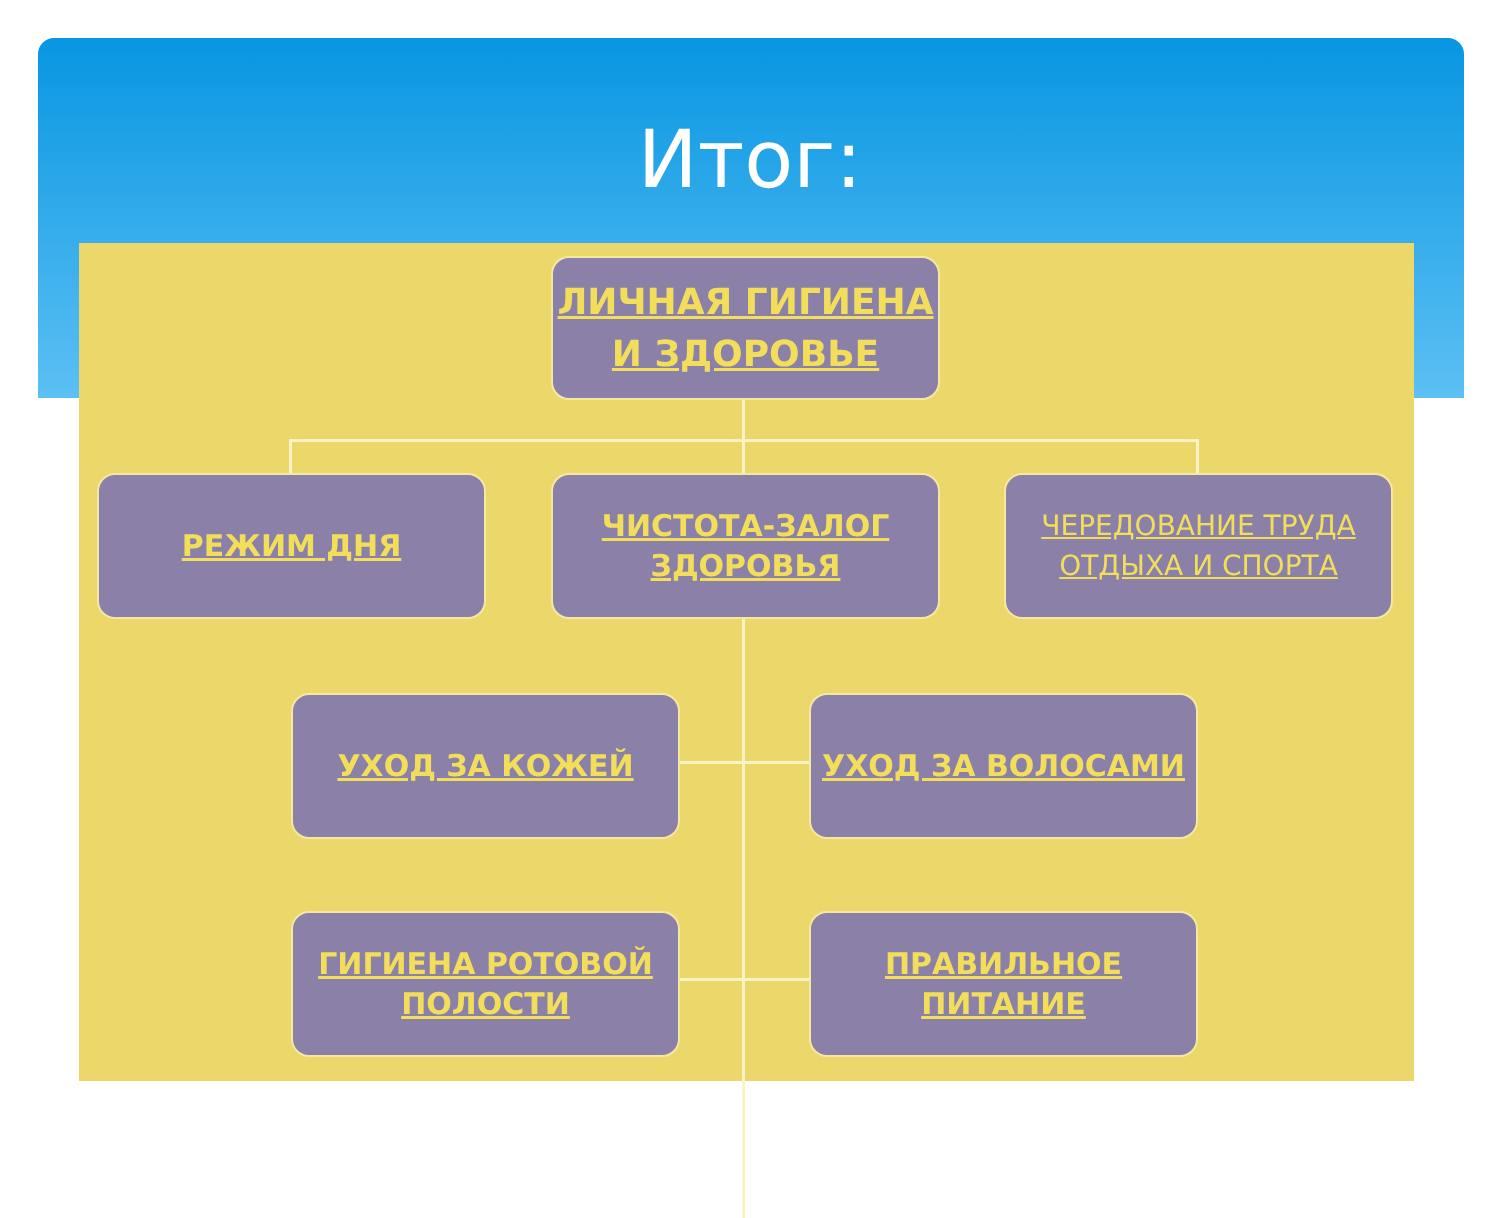Итог:
ЛИЧНАЯ ГИГИЕНА
И ЗДОРОВЬЕ
РЕЖИМ ДНЯ
ЧИСТОТА-ЗАЛОГ
ЗДОРОВЬЯ
ЧЕРЕДОВАНИЕ ТРУДА
ОТДЫХА И СПОРТА
УХОД ЗА КОЖЕЙ УХОД ЗА ВОЛОСАМИ
ГИГИЕНА РОТОВОЙ
ПОЛОСТИ
ПРАВИЛЬНОЕ
ПИТАНИЕ